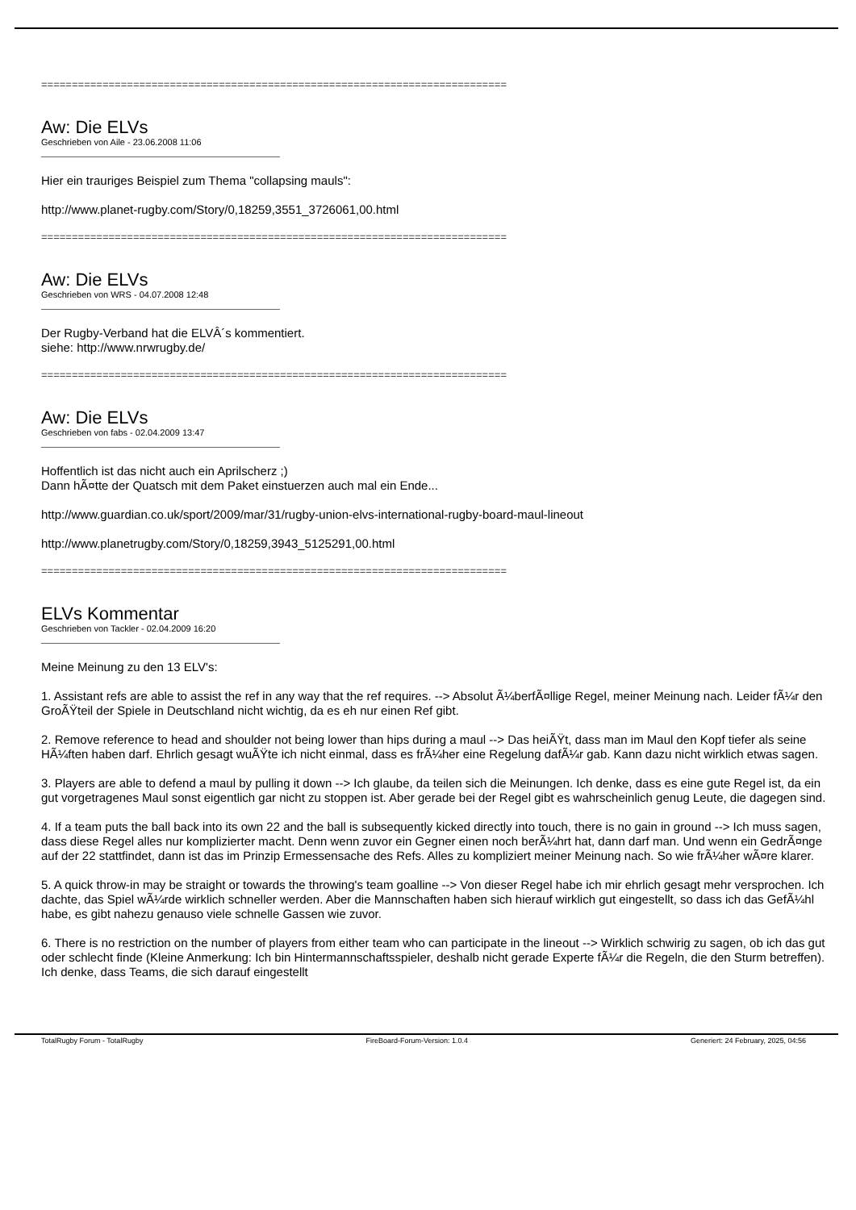============================================================================
Aw: Die ELVs
Geschrieben von Aile - 23.06.2008 11:06
Hier ein trauriges Beispiel zum Thema "collapsing mauls":
http://www.planet-rugby.com/Story/0,18259,3551_3726061,00.html
============================================================================
Aw: Die ELVs
Geschrieben von WRS - 04.07.2008 12:48
Der Rugby-Verband hat die ELVÂ´s kommentiert.
siehe: http://www.nrwrugby.de/
============================================================================
Aw: Die ELVs
Geschrieben von fabs - 02.04.2009 13:47
Hoffentlich ist das nicht auch ein Aprilscherz ;)
Dann hÃ¤tte der Quatsch mit dem Paket einstuerzen auch mal ein Ende...
http://www.guardian.co.uk/sport/2009/mar/31/rugby-union-elvs-international-rugby-board-maul-lineout
http://www.planetrugby.com/Story/0,18259,3943_5125291,00.html
============================================================================
ELVs Kommentar
Geschrieben von Tackler - 02.04.2009 16:20
Meine Meinung zu den 13 ELV's:
1. Assistant refs are able to assist the ref in any way that the ref requires. --> Absolut Ã¼berfÃ¤llige Regel, meiner Meinung nach. Leider fÃ¼r den GroÃŸteil der Spiele in Deutschland nicht wichtig, da es eh nur einen Ref gibt.
2. Remove reference to head and shoulder not being lower than hips during a maul --> Das heiÃŸt, dass man im Maul den Kopf tiefer als seine HÃ¼ften haben darf. Ehrlich gesagt wuÃŸte ich nicht einmal, dass es frÃ¼her eine Regelung dafÃ¼r gab. Kann dazu nicht wirklich etwas sagen.
3. Players are able to defend a maul by pulling it down --> Ich glaube, da teilen sich die Meinungen. Ich denke, dass es eine gute Regel ist, da ein gut vorgetragenes Maul sonst eigentlich gar nicht zu stoppen ist. Aber gerade bei der Regel gibt es wahrscheinlich genug Leute, die dagegen sind.
4. If a team puts the ball back into its own 22 and the ball is subsequently kicked directly into touch, there is no gain in ground --> Ich muss sagen, dass diese Regel alles nur komplizierter macht. Denn wenn zuvor ein Gegner einen noch berÃ¼hrt hat, dann darf man. Und wenn ein GedrÃ¤nge auf der 22 stattfindet, dann ist das im Prinzip Ermessensache des Refs. Alles zu kompliziert meiner Meinung nach. So wie frÃ¼her wÃ¤re klarer.
5. A quick throw-in may be straight or towards the throwing's team goalline --> Von dieser Regel habe ich mir ehrlich gesagt mehr versprochen. Ich dachte, das Spiel wÃ¼rde wirklich schneller werden. Aber die Mannschaften haben sich hierauf wirklich gut eingestellt, so dass ich das GefÃ¼hl habe, es gibt nahezu genauso viele schnelle Gassen wie zuvor.
6. There is no restriction on the number of players from either team who can participate in the lineout --> Wirklich schwirig zu sagen, ob ich das gut oder schlecht finde (Kleine Anmerkung: Ich bin Hintermannschaftsspieler, deshalb nicht gerade Experte fÃ¼r die Regeln, die den Sturm betreffen). Ich denke, dass Teams, die sich darauf eingestellt
TotalRugby Forum - TotalRugby FireBoard-Forum-Version: 1.0.4 Generiert: 24 February, 2025, 04:56